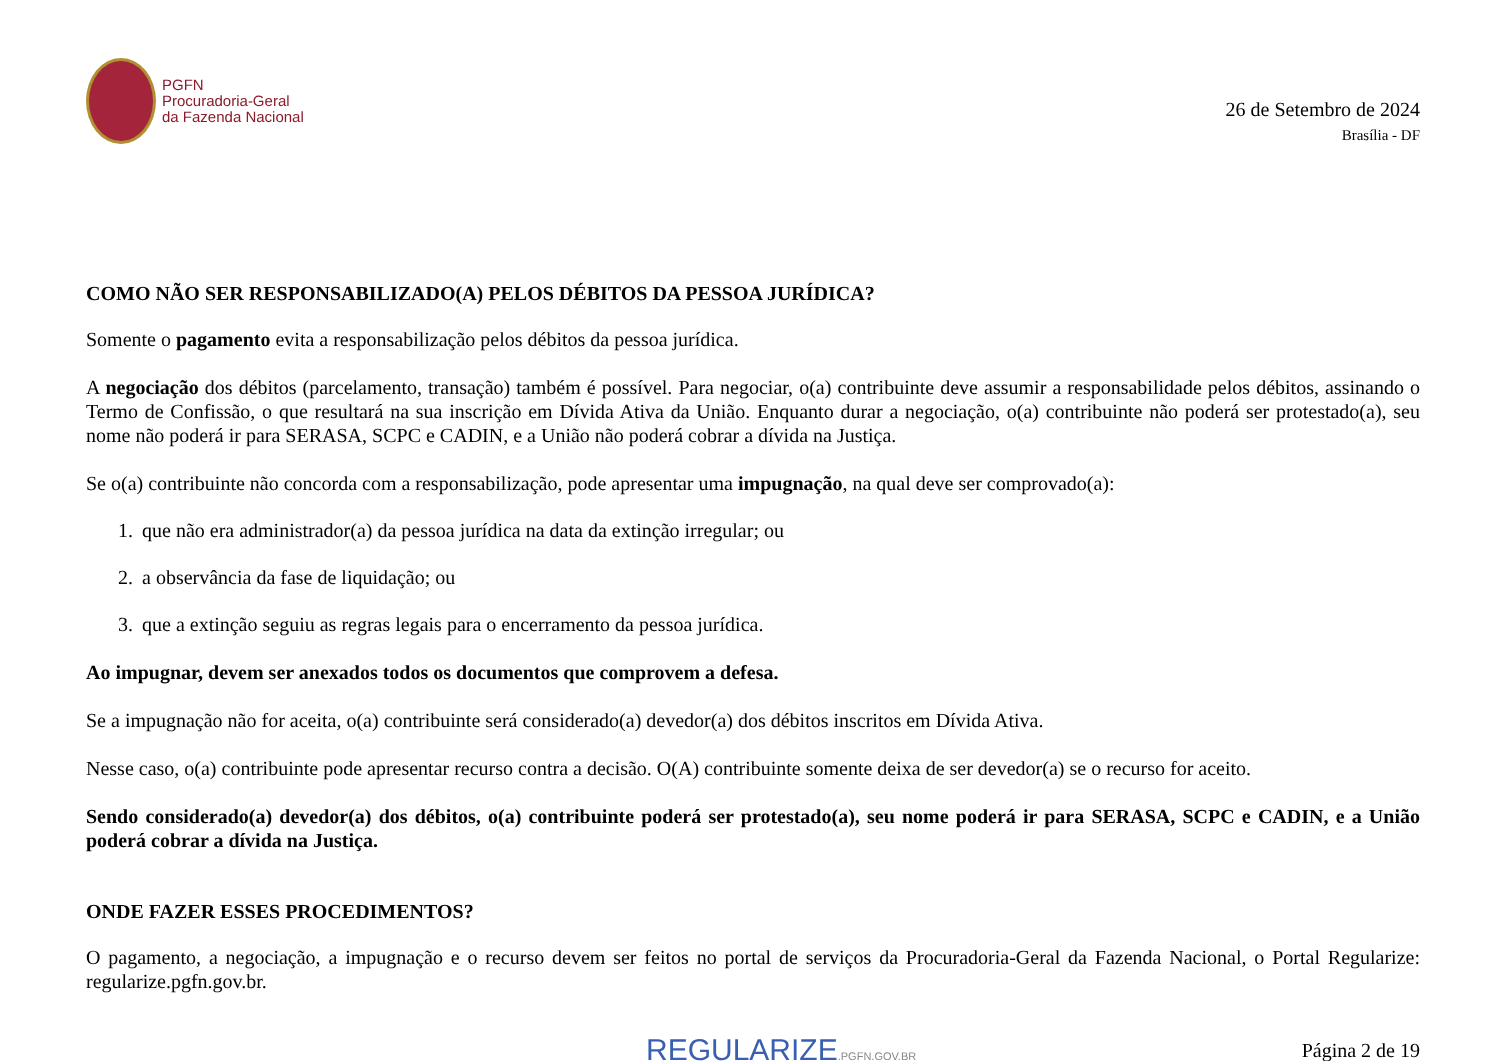PGFN
Procuradoria-Geral
da Fazenda Nacional
26 de Setembro de 2024
Brasília - DF
COMO NÃO SER RESPONSABILIZADO(A) PELOS DÉBITOS DA PESSOA JURÍDICA?
Somente o pagamento evita a responsabilização pelos débitos da pessoa jurídica.
A negociação dos débitos (parcelamento, transação) também é possível. Para negociar, o(a) contribuinte deve assumir a responsabilidade pelos débitos, assinando o Termo de Confissão, o que resultará na sua inscrição em Dívida Ativa da União. Enquanto durar a negociação, o(a) contribuinte não poderá ser protestado(a), seu nome não poderá ir para SERASA, SCPC e CADIN, e a União não poderá cobrar a dívida na Justiça.
Se o(a) contribuinte não concorda com a responsabilização, pode apresentar uma impugnação, na qual deve ser comprovado(a):
1. que não era administrador(a) da pessoa jurídica na data da extinção irregular; ou
2. a observância da fase de liquidação; ou
3. que a extinção seguiu as regras legais para o encerramento da pessoa jurídica.
Ao impugnar, devem ser anexados todos os documentos que comprovem a defesa.
Se a impugnação não for aceita, o(a) contribuinte será considerado(a) devedor(a) dos débitos inscritos em Dívida Ativa.
Nesse caso, o(a) contribuinte pode apresentar recurso contra a decisão. O(A) contribuinte somente deixa de ser devedor(a) se o recurso for aceito.
Sendo considerado(a) devedor(a) dos débitos, o(a) contribuinte poderá ser protestado(a), seu nome poderá ir para SERASA, SCPC e CADIN, e a União poderá cobrar a dívida na Justiça.
ONDE FAZER ESSES PROCEDIMENTOS?
O pagamento, a negociação, a impugnação e o recurso devem ser feitos no portal de serviços da Procuradoria-Geral da Fazenda Nacional, o Portal Regularize: regularize.pgfn.gov.br.
REGULARIZE.PGFN.GOV.BR
Página 2 de 19